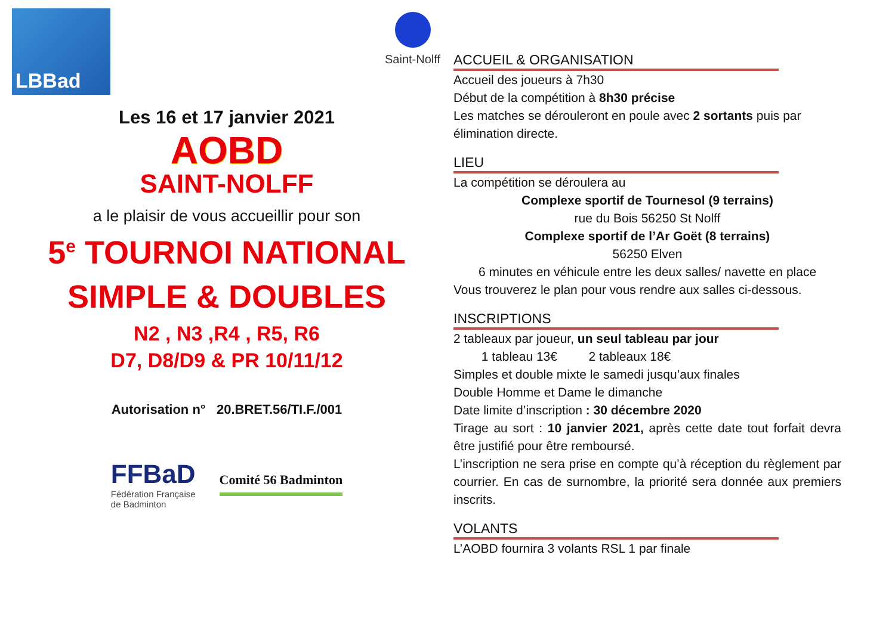LBBad
Saint-Nolff
Les 16 et 17 janvier 2021
AOBD
SAINT-NOLFF
a le plaisir de vous accueillir pour son
5<sup>e</sup> TOURNOI NATIONAL
SIMPLE & DOUBLES
N2 , N3 ,R4 , R5, R6
D7, D8/D9 & PR 10/11/12
Autorisation n° 20.BRET.56/TI.F./001
FFBaD
Fédération Française
de Badminton
Comité 56 Badminton
ACCUEIL & ORGANISATION
Accueil des joueurs à 7h30
Début de la compétition à 8h30 précise
Les matches se dérouleront en poule avec 2 sortants puis par élimination directe.
LIEU
La compétition se déroulera au
Complexe sportif de Tournesol (9 terrains)
rue du Bois 56250 St Nolff
Complexe sportif de l’Ar Goët (8 terrains)
56250 Elven
6 minutes en véhicule entre les deux salles/ navette en place
Vous trouverez le plan pour vous rendre aux salles ci-dessous.
INSCRIPTIONS
2 tableaux par joueur, un seul tableau par jour
1 tableau 13€ 2 tableaux 18€
Simples et double mixte le samedi jusqu’aux finales
Double Homme et Dame le dimanche
Date limite d’inscription : 30 décembre 2020
Tirage au sort : 10 janvier 2021, après cette date tout forfait devra être justifié pour être remboursé.
L’inscription ne sera prise en compte qu’à réception du règlement par courrier. En cas de surnombre, la priorité sera donnée aux premiers inscrits.
VOLANTS
L’AOBD fournira 3 volants RSL 1 par finale